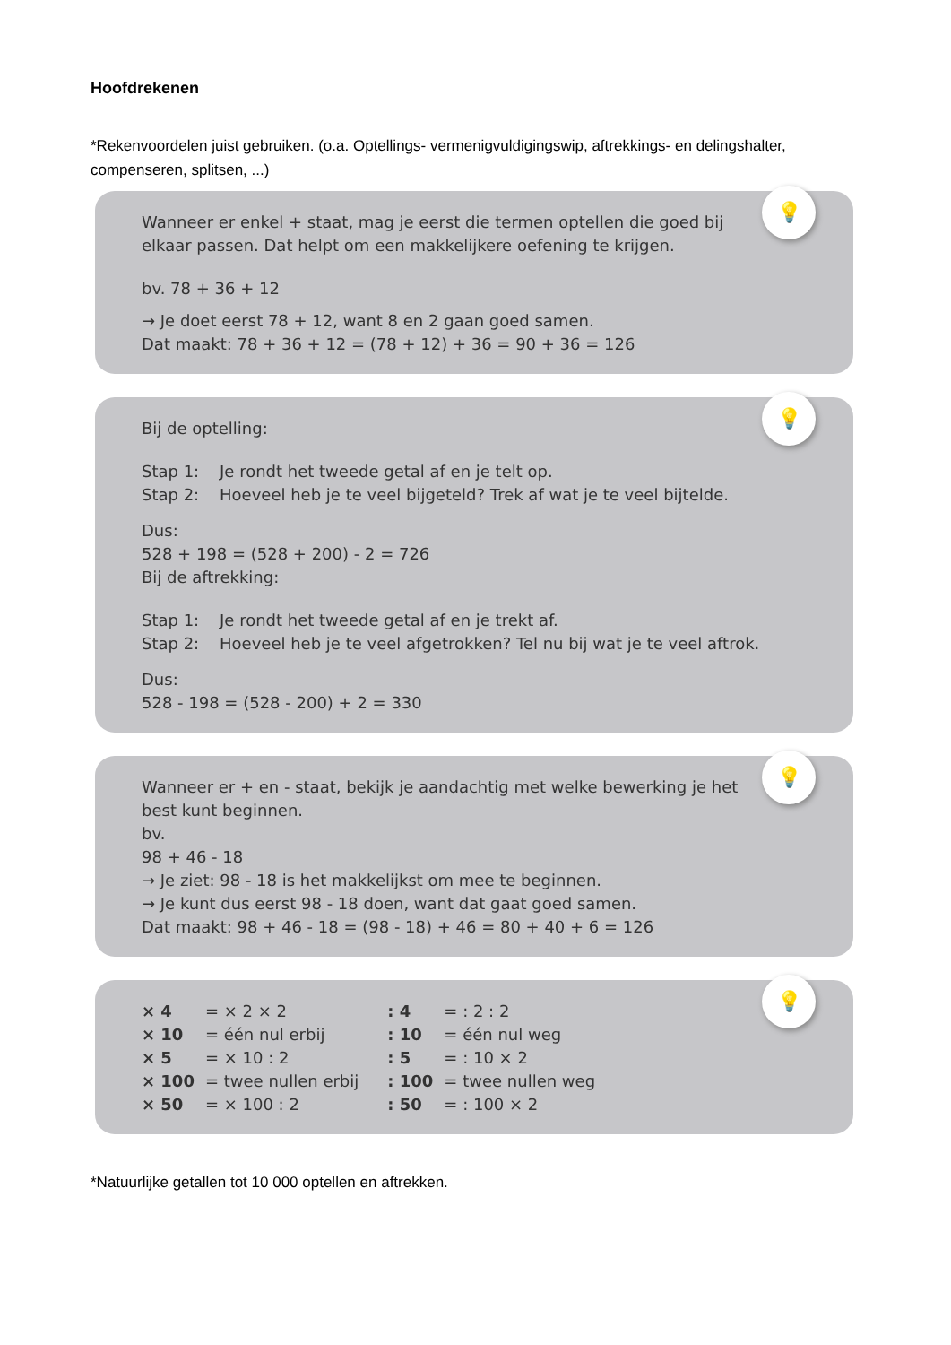Hoofdrekenen
*Rekenvoordelen juist gebruiken. (o.a. Optellings- vermenigvuldigingswip, aftrekkings- en delingshalter, compenseren, splitsen, ...)
💡
Wanneer er enkel + staat, mag je eerst die termen optellen die goed bij
elkaar passen. Dat helpt om een makkelijkere oefening te krijgen.
bv. 78 + 36 + 12
→ Je doet eerst 78 + 12, want 8 en 2 gaan goed samen.
Dat maakt: 78 + 36 + 12 = (78 + 12) + 36 = 90 + 36 = 126
💡
Bij de optelling:
Stap 1: Je rondt het tweede getal af en je telt op.
Stap 2: Hoeveel heb je te veel bijgeteld? Trek af wat je te veel bijtelde.
Dus:
528 + 198 = (528 + 200) - 2 = 726
Bij de aftrekking:
Stap 1: Je rondt het tweede getal af en je trekt af.
Stap 2: Hoeveel heb je te veel afgetrokken? Tel nu bij wat je te veel aftrok.
Dus:
528 - 198 = (528 - 200) + 2 = 330
💡
Wanneer er + en - staat, bekijk je aandachtig met welke bewerking je het
best kunt beginnen.
bv.
98 + 46 - 18
→ Je ziet: 98 - 18 is het makkelijkst om mee te beginnen.
→ Je kunt dus eerst 98 - 18 doen, want dat gaat goed samen.
Dat maakt: 98 + 46 - 18 = (98 - 18) + 46 = 80 + 40 + 6 = 126
💡
| × 4 | = × 2 × 2 | : 4 | = : 2 : 2 |
| × 10 | = één nul erbij | : 10 | = één nul weg |
| × 5 | = × 10 : 2 | : 5 | = : 10 × 2 |
| × 100 | = twee nullen erbij | : 100 | = twee nullen weg |
| × 50 | = × 100 : 2 | : 50 | = : 100 × 2 |
*Natuurlijke getallen tot 10 000 optellen en aftrekken.